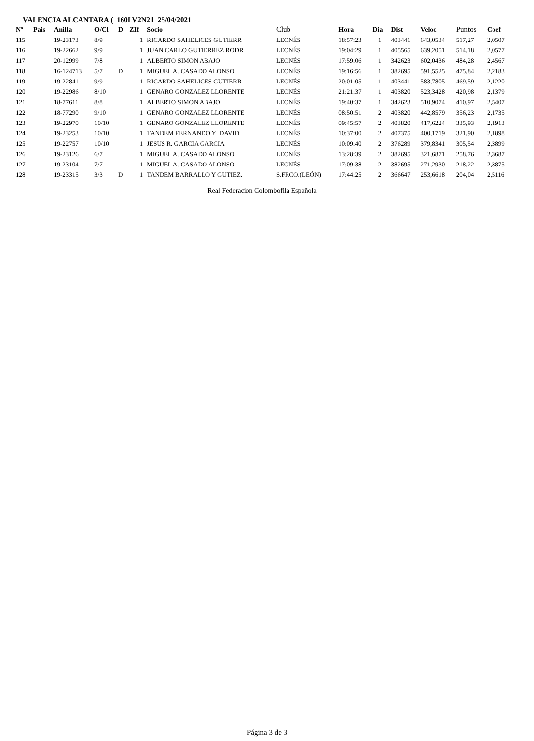VALENCIA ALCANTARA ( 160LV2N21 25/04/2021
| Nº | Pais | Anilla | O/Cl | D | ZIf | Socio | Club | Hora | Dia | Dist | Veloc | Puntos | Coef |
| --- | --- | --- | --- | --- | --- | --- | --- | --- | --- | --- | --- | --- | --- |
| 115 | | 19-23173 | 8/9 | | 1 | RICARDO SAHELICES GUTIERR | LEONÉS | 18:57:23 | 1 | 403441 | 643,0534 | 517,27 | 2,0507 |
| 116 | | 19-22662 | 9/9 | | 1 | JUAN CARLO GUTIERREZ RODR | LEONÉS | 19:04:29 | 1 | 405565 | 639,2051 | 514,18 | 2,0577 |
| 117 | | 20-12999 | 7/8 | | 1 | ALBERTO SIMON ABAJO | LEONÉS | 17:59:06 | 1 | 342623 | 602,0436 | 484,28 | 2,4567 |
| 118 | | 16-124713 | 5/7 | D | 1 | MIGUEL A. CASADO ALONSO | LEONÉS | 19:16:56 | 1 | 382695 | 591,5525 | 475,84 | 2,2183 |
| 119 | | 19-22841 | 9/9 | | 1 | RICARDO SAHELICES GUTIERR | LEONÉS | 20:01:05 | 1 | 403441 | 583,7805 | 469,59 | 2,1220 |
| 120 | | 19-22986 | 8/10 | | 1 | GENARO GONZALEZ LLORENTE | LEONÉS | 21:21:37 | 1 | 403820 | 523,3428 | 420,98 | 2,1379 |
| 121 | | 18-77611 | 8/8 | | 1 | ALBERTO SIMON ABAJO | LEONÉS | 19:40:37 | 1 | 342623 | 510,9074 | 410,97 | 2,5407 |
| 122 | | 18-77290 | 9/10 | | 1 | GENARO GONZALEZ LLORENTE | LEONÉS | 08:50:51 | 2 | 403820 | 442,8579 | 356,23 | 2,1735 |
| 123 | | 19-22970 | 10/10 | | 1 | GENARO GONZALEZ LLORENTE | LEONÉS | 09:45:57 | 2 | 403820 | 417,6224 | 335,93 | 2,1913 |
| 124 | | 19-23253 | 10/10 | | 1 | TANDEM FERNANDO Y DAVID | LEONÉS | 10:37:00 | 2 | 407375 | 400,1719 | 321,90 | 2,1898 |
| 125 | | 19-22757 | 10/10 | | 1 | JESUS R. GARCIA GARCIA | LEONÉS | 10:09:40 | 2 | 376289 | 379,8341 | 305,54 | 2,3899 |
| 126 | | 19-23126 | 6/7 | | 1 | MIGUEL A. CASADO ALONSO | LEONÉS | 13:28:39 | 2 | 382695 | 321,6871 | 258,76 | 2,3687 |
| 127 | | 19-23104 | 7/7 | | 1 | MIGUEL A. CASADO ALONSO | LEONÉS | 17:09:38 | 2 | 382695 | 271,2930 | 218,22 | 2,3875 |
| 128 | | 19-23315 | 3/3 | D | 1 | TANDEM BARRALLO Y GUTIEZ. | S.FRCO.(LEÓN) | 17:44:25 | 2 | 366647 | 253,6618 | 204,04 | 2,5116 |
Real Federacion Colombofila Española
Página 3 de 3